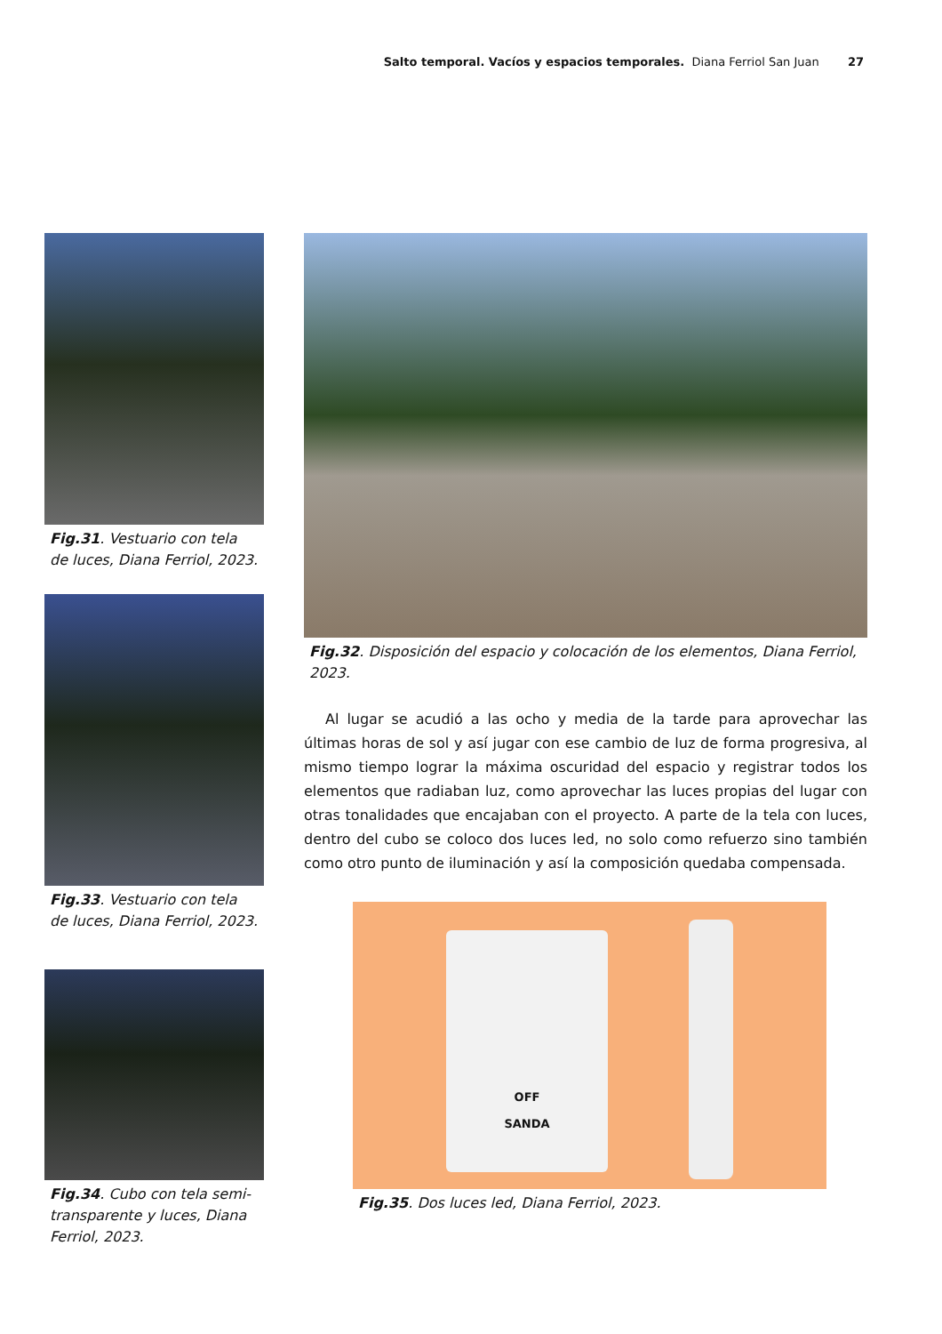Salto temporal. Vacíos y espacios temporales. Diana Ferriol San Juan 27
Fig.31. Vestuario con tela de luces, Diana Ferriol, 2023.
Fig.33. Vestuario con tela de luces, Diana Ferriol, 2023.
Fig.34. Cubo con tela semi-transparente y luces, Diana Ferriol, 2023.
Fig.32. Disposición del espacio y colocación de los elementos, Diana Ferriol, 2023.
Al lugar se acudió a las ocho y media de la tarde para aprovechar las últimas horas de sol y así jugar con ese cambio de luz de forma progresiva, al mismo tiempo lograr la máxima oscuridad del espacio y registrar todos los elementos que radiaban luz, como aprovechar las luces propias del lugar con otras tonalidades que encajaban con el proyecto. A parte de la tela con luces, dentro del cubo se coloco dos luces led, no solo como refuerzo sino también como otro punto de iluminación y así la composición quedaba compensada.
OFF
SANDA
Fig.35. Dos luces led, Diana Ferriol, 2023.